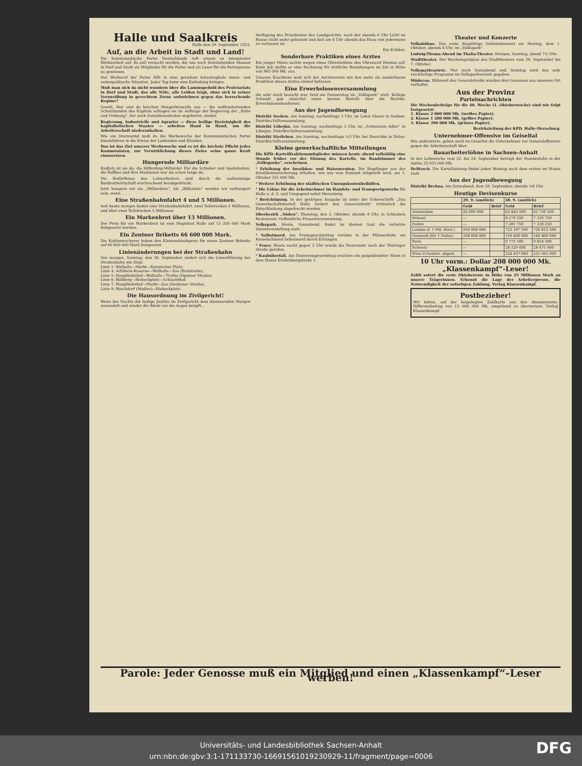Halle und Saalkreis
Halle den 29. September 1923.
Auf, an die Arbeit in Stadt und Land!
Die Kommunistische Partei Deutschlands ruft erneut zu intensivster Werbearbeit auf. Es soll versucht werden, die uns noch fernstehenden Massen in Dorf und Stadt als Mitglieder für die Partei und als Leser für die Parteipresse zu gewinnen.
Der Werberuf der Partei fällt in eine geradezu katastrophale innen- und außenpolitische Situation. Jeder Tag kann eine Entladung bringen.
Muß man sich da nicht wundern über die Lammsgeduld des Proletariats in Dorf und Stadt, das alle Nöte, alle Leiden trägt, ohne sich in seiner Verzweiflung in gerechtem Zorne aufzulehnen gegen das herrschende Regime?
Gewiß, hier und da brechen Hungerkrawalle aus — die waffenstarrenden Schutzbanden des Kapitals schlagen sie im Auftrage der Regierung der „Ruhe und Ordnung“, der auch Sozialdemokraten angehören, nieder.
Regierung, Industrielle und Agrarier — diese heilige Dreieinigkeit des kapitalistischen Staates — arbeiten Hand in Hand, um die Arbeiterschaft niederzuhalten.
Wie ein Sturmwind muß da die Werbewoche der Kommunistischen Partei hineinfahren in die Kreise der Leidenden und Elenden.
Das ist das Ziel unserer Werbewoche und es ist die höchste Pflicht jedes Kommunisten, zur Verwirklichung dieses Zieles seine ganze Kraft einzusetzen.
Hungernde Milliardäre
Endlich ist sie da: die Hilferding-Milliarde! Für die Schieber und Spekulanten, die Raffkes und ihre Madonnen war sie schon lange da.
Die Bedürfnisse des Lohnarbeiters sind durch die wahnsinnige Bankrottwirtschaft erschreckend herabgedrückt.
Jetzt hungern wir als „Milliardäre“. Als „Billionäre“ werden wir verhungert sein, wenn . . . .
Eine Straßenbahnfahrt 4 und 5 Millionen.
Seit heute morgen kostet eine Straßenbahnfahrt, zwei Teilstrecken 4 Millionen, und über zwei Teilstrecken 5 Millionen.
Ein Markenbrot über 13 Millionen.
Der Preis für ein Markenbrot ist vom Magistrat Halle auf 13 200 000 Mark festgesetzt worden.
Ein Zentner Briketts 66 600 000 Mark.
Die Kohlenwucherer haben den Kleinverkaufspreis für einen Zentner Briketts auf 66 600 000 Mark festgesetzt.
Linienänderungen bei der Straßenbahn
Von morgen, Sonntag, den 30. September, ändert sich die Linienführung der Straßenbahn wie folgt:
Linie 1: Walhalla—Markt—Rannischer Platz;
Linie 4: Artillerie-Kaserne—Walhalla—Zoo (Reilstraße);
Linie 5: Hauptbahnhof—Walhalla—Trotha (Oppiner Straße);
Linie 6: Böllberg—Riebeckplatz—Schlachthof;
Linie 7: Hauptbahnhof—Markt—Zoo (Seebener Straße);
Linie 9: Büschdorf (Modler)—Riebeckplatz.
Die Hausordnung im Zivilgericht!
Wenn des Nachts die heilige Justitia im Zivilgericht dem dämmernden Morgen zuwandelt und wieder die Binde vor die Augen knüpft...
Verfügung des Präsidenten des Landgerichts, nach der abends 6 Uhr Licht im Hause nicht mehr gebrannt und daß um 6 Uhr abends das Haus von jedermann zu verlassen ist.
Ein Kritiker.
Sonderbare Praktiken eines Arztes
Ein junger Mann suchte wegen eines Ohrenleidens den Ohrenarzt Hennes auf. Ende Juli stellte er eine Rechnung für ärztliche Bemühungen im Juli in Höhe von 965 000 Mk. aus.
Unseres Erachtens muß sich der Aerzteverein mit den mehr als sonderbaren Praktiken dieses Arztes einmal befassen.
Eine Erwerbslosenversammlung
die sehr stark besucht war, fand am Donnerstag im „Volkspark“ statt. Kollege Schmidt gab zunächst einen kurzen Bericht über die Bezirks-Erwerbslosenkonferenz.
Aus der Jugendbewegung
Distrikt Seeben. Am Sonntag, nachmittags 3 Uhr, im Lokal Glaser in Seeben: Distrikts-Vollversammlung.
Distrikt Löbejün. Am Sonntag, nachmittags 3 Uhr, im „Schwarzen Adler“ in Löbejün: Distrikts-Vollversammlung.
Distrikt Nietleben. Am Sonntag, nachmittags ½3 Uhr, bei Dierichke in Dölau: Distrikts-Vollversammlung.
Kleine gewerkschaftliche Mitteilungen
Die KPD.-Kartellfraktionsmitglieder müssen heute abend vollzählig eine Stunde früher vor der Sitzung des Kartells, im Randzimmer des „Volksparks“, erscheinen.
* Erhöhung der Invaliden- und Waisenrenten. Die Empfänger aus der Invalidenversicherung erhalten, wie uns vom Postamt mitgeteilt wird, am 1. Oktober 251 000 Mk.
* Weitere Erhöhung der städtischen Umzugskostenbeihilfen.
* Die Löhne für die Arbeitnehmer im Handels- und Transportgewerbe für Halle a. d. S. und Umgegend nebst Merseburg.
* Berichtigung. In der gestrigen Ausgabe ist unter der Ueberschrift: „Das Gewerkschaftskartell Halle fordert den Generalstreik“ irrtümlich die Entschließung abgedruckt worden.
Oberbezirk „Süden“. Dienstag, den 2. Oktober, abends 8 Uhr, in Schnabels Restaurant: Oeffentliche Frauenversammlung.
Volkspark. Heute, Sonnabend, findet im kleinen Saal die vorletzte Varietévorstellung statt.
* Selbstmord. Am Freitagnachmittag verübte in der Pfännerhöhe ein Kesselschmied Selbstmord durch Erhängen.
* Feuer. Heute nacht gegen 2 Uhr wurde die Feuerwehr nach der Thüringer Straße gerufen.
* Raubüberfall. Am Donnerstagvormittag erschien ein gutgekleideter Mann in dem Hause Krukenbergstraße 1.
Theater und Konzerte
Volksbühne. Das erste diesjährige Sinfoniekonzert am Montag, dem 1. Oktober, abends 8 Uhr, im „Volkspark“.
Ludwig-Thoma-Abend im Thalia-Theater. Morgen, Sonntag, abend 7½ Uhr.
Stadttheater. Der Wochenspielplan des Stadttheaters vom 29. September bis 7. Oktober.
Volksparkvariete. Nur noch Sonnabend und Sonntag wird das sehr reichhaltige Programm im Volksparkvarieté gegeben.
Müderau. Während des Generalstreiks wurden drei Genossen aus unserem Ort verhaftet.
Aus der Provinz
Parteinachrichten
Die Wochenbeiträge für die 40. Woche (1. Oktoberwoche) sind wie folgt festgesetzt:
1. Klasse 2 000 000 Mk. (weißes Papier).
2. Klasse 1 200 000 Mk. (gelbes Papier).
3. Klasse 390 000 Mk. (grünes Papier).
Bezirksleitung der KPD. Halle-Merseburg.
Unternehmer-Offensive im Geiseltal
Wie anderwärts, gehen auch im Geiseltal die Unternehmer zur Generaloffensive gegen die Arbeiterschaft über.
Bauarbeiterlöhne in Sachsen-Anhalt
In der Lohnwoche vom 22. bis 28. September beträgt der Stundenlohn in der Spitze 25 055 000 Mk.
Delitzsch. Die Kartellsitzung findet jeden Montag nach dem ersten im Monat statt.
Aus der Jugendbewegung
Distrikt Brehna. Am Sonnabend, dem 29. September, abends ½8 Uhr.
Heutige Devisenkurse
| | 29. 9. (amtlich) | | 28. 9. (amtlich) | |
| --- | --- | --- | --- | --- |
| | Geld | Brief | Geld | Brief |
| Amsterdam | 82 000 000 | | 62 443 500 | 62 756 500 |
| Brüssel | — | | 8 279 250 | 7 320 750 |
| Italien | — | | 7 281 750 | 7 318 250 |
| London (f. 1 Pfd. Sterl.) | 950 000 000 | | 723 187 500 | 726 812 500 |
| Newyork (für 1 Dollar) | 208 000 000 | | 159 600 000 | 160 400 000 |
| Paris | — | | 9 775 500 | 9 824 500 |
| Schweiz | — | | 28 329 000 | 28 471 000 |
| Wien D.Oesterr. abgest. | — | | 224 437 000 | 225 563 000 |
10 Uhr vorm.: Dollar 208 000 000 Mk.
„Klassenkampf“-Leser!
Zahlt sofort die erste Oktoberrate in Höhe von 25 Millionen Mark an unsere Trägerinnen. Erkennt die Lage der Arbeiterpresse, die Notwendigkeit der sofortigen Zahlung. Verlag Klassenkampf.
Postbezieher!
Wir bitten, auf der beigelegten Zahlkarte uns den Abonnements-Differenzbetrag von 15 000 000 Mk. umgehend zu überweisen. Verlag Klassenkampf.
Parole: Jeder Genosse muß ein Mitglied und einen „Klassenkampf“-Leser werben!
Universitäts- und Landesbibliothek Sachsen-Anhalt
urn:nbn:de:gbv:3:1-171133730-166915610192309​29-11/fragment/page=0006
DFG